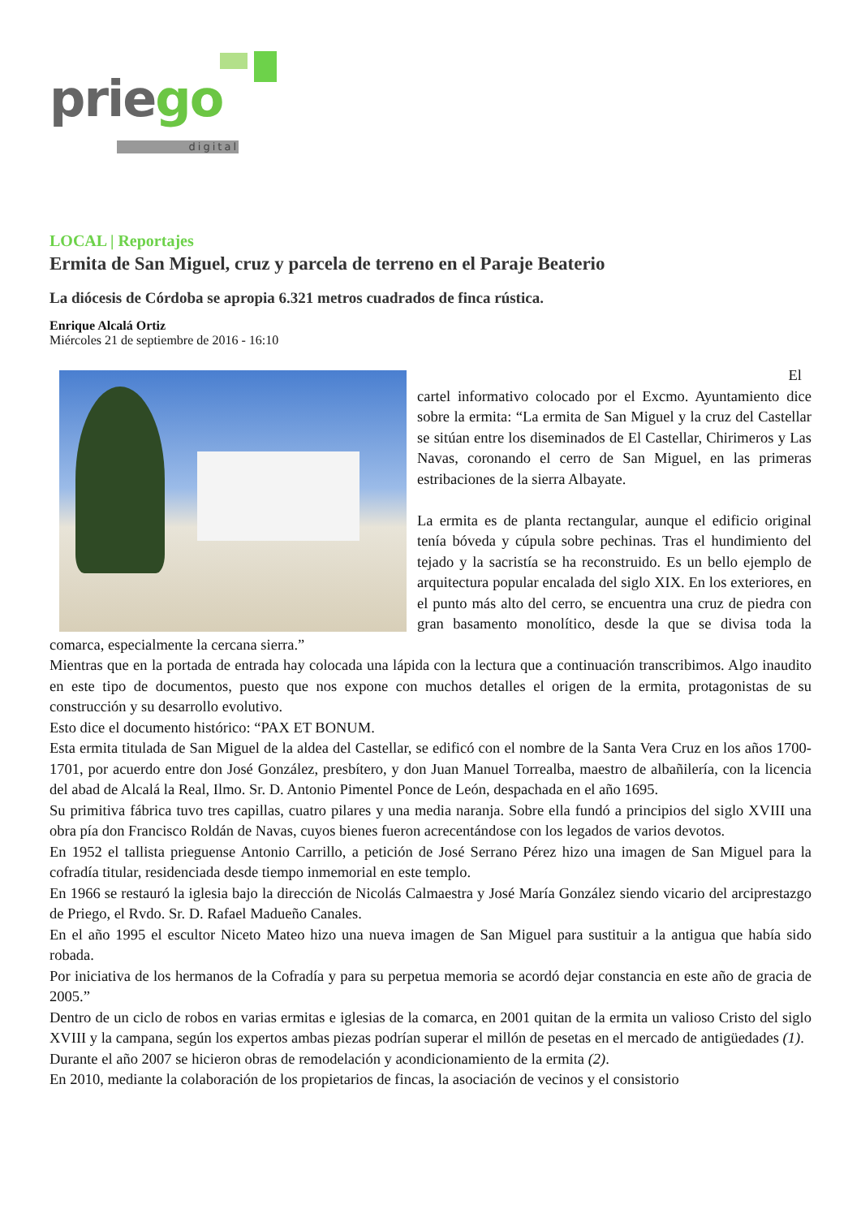priego
digital
LOCAL | Reportajes
Ermita de San Miguel, cruz y parcela de terreno en el Paraje Beaterio
La diócesis de Córdoba se apropia 6.321 metros cuadrados de finca rústica.
Enrique Alcalá Ortiz
Miércoles 21 de septiembre de 2016 - 16:10
El
cartel informativo colocado por el Excmo. Ayuntamiento dice sobre la ermita: “La ermita de San Miguel y la cruz del Castellar se sitúan entre los diseminados de El Castellar, Chirimeros y Las Navas, coronando el cerro de San Miguel, en las primeras estribaciones de la sierra Albayate.
La ermita es de planta rectangular, aunque el edificio original tenía bóveda y cúpula sobre pechinas. Tras el hundimiento del tejado y la sacristía se ha reconstruido. Es un bello ejemplo de arquitectura popular encalada del siglo XIX. En los exteriores, en el punto más alto del cerro, se encuentra una cruz de piedra con gran basamento monolítico, desde la que se divisa toda la comarca, especialmente la cercana sierra.”
Mientras que en la portada de entrada hay colocada una lápida con la lectura que a continuación transcribimos. Algo inaudito en este tipo de documentos, puesto que nos expone con muchos detalles el origen de la ermita, protagonistas de su construcción y su desarrollo evolutivo.
Esto dice el documento histórico: “PAX ET BONUM.
Esta ermita titulada de San Miguel de la aldea del Castellar, se edificó con el nombre de la Santa Vera Cruz en los años 1700-1701, por acuerdo entre don José González, presbítero, y don Juan Manuel Torrealba, maestro de albañilería, con la licencia del abad de Alcalá la Real, Ilmo. Sr. D. Antonio Pimentel Ponce de León, despachada en el año 1695.
Su primitiva fábrica tuvo tres capillas, cuatro pilares y una media naranja. Sobre ella fundó a principios del siglo XVIII una obra pía don Francisco Roldán de Navas, cuyos bienes fueron acrecentándose con los legados de varios devotos.
En 1952 el tallista prieguense Antonio Carrillo, a petición de José Serrano Pérez hizo una imagen de San Miguel para la cofradía titular, residenciada desde tiempo inmemorial en este templo.
En 1966 se restauró la iglesia bajo la dirección de Nicolás Calmaestra y José María González siendo vicario del arciprestazgo de Priego, el Rvdo. Sr. D. Rafael Madueño Canales.
En el año 1995 el escultor Niceto Mateo hizo una nueva imagen de San Miguel para sustituir a la antigua que había sido robada.
Por iniciativa de los hermanos de la Cofradía y para su perpetua memoria se acordó dejar constancia en este año de gracia de 2005.”
Dentro de un ciclo de robos en varias ermitas e iglesias de la comarca, en 2001 quitan de la ermita un valioso Cristo del siglo XVIII y la campana, según los expertos ambas piezas podrían superar el millón de pesetas en el mercado de antigüedades (1).
Durante el año 2007 se hicieron obras de remodelación y acondicionamiento de la ermita (2).
En 2010, mediante la colaboración de los propietarios de fincas, la asociación de vecinos y el consistorio